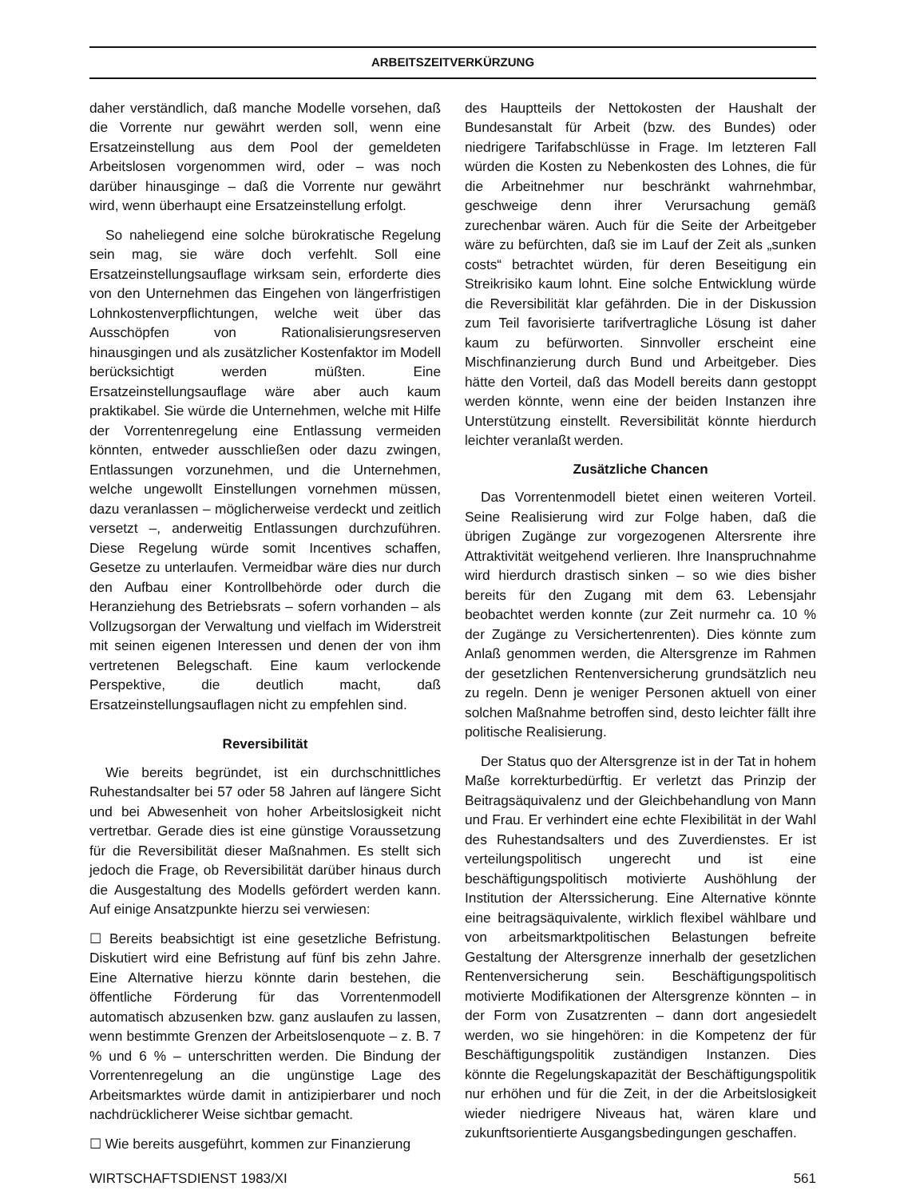ARBEITSZEITVERKÜRZUNG
daher verständlich, daß manche Modelle vorsehen, daß die Vorrente nur gewährt werden soll, wenn eine Ersatzeinstellung aus dem Pool der gemeldeten Arbeitslosen vorgenommen wird, oder – was noch darüber hinausginge – daß die Vorrente nur gewährt wird, wenn überhaupt eine Ersatzeinstellung erfolgt.
So naheliegend eine solche bürokratische Regelung sein mag, sie wäre doch verfehlt. Soll eine Ersatzeinstellungsauflage wirksam sein, erforderte dies von den Unternehmen das Eingehen von längerfristigen Lohnkostenverpflichtungen, welche weit über das Ausschöpfen von Rationalisierungsreserven hinausgingen und als zusätzlicher Kostenfaktor im Modell berücksichtigt werden müßten. Eine Ersatzeinstellungsauflage wäre aber auch kaum praktikabel. Sie würde die Unternehmen, welche mit Hilfe der Vorrentenregelung eine Entlassung vermeiden könnten, entweder ausschließen oder dazu zwingen, Entlassungen vorzunehmen, und die Unternehmen, welche ungewollt Einstellungen vornehmen müssen, dazu veranlassen – möglicherweise verdeckt und zeitlich versetzt –, anderweitig Entlassungen durchzuführen. Diese Regelung würde somit Incentives schaffen, Gesetze zu unterlaufen. Vermeidbar wäre dies nur durch den Aufbau einer Kontrollbehörde oder durch die Heranziehung des Betriebsrats – sofern vorhanden – als Vollzugsorgan der Verwaltung und vielfach im Widerstreit mit seinen eigenen Interessen und denen der von ihm vertretenen Belegschaft. Eine kaum verlockende Perspektive, die deutlich macht, daß Ersatzeinstellungsauflagen nicht zu empfehlen sind.
Reversibilität
Wie bereits begründet, ist ein durchschnittliches Ruhestandsalter bei 57 oder 58 Jahren auf längere Sicht und bei Abwesenheit von hoher Arbeitslosigkeit nicht vertretbar. Gerade dies ist eine günstige Voraussetzung für die Reversibilität dieser Maßnahmen. Es stellt sich jedoch die Frage, ob Reversibilität darüber hinaus durch die Ausgestaltung des Modells gefördert werden kann. Auf einige Ansatzpunkte hierzu sei verwiesen:
☐ Bereits beabsichtigt ist eine gesetzliche Befristung. Diskutiert wird eine Befristung auf fünf bis zehn Jahre. Eine Alternative hierzu könnte darin bestehen, die öffentliche Förderung für das Vorrentenmodell automatisch abzusenken bzw. ganz auslaufen zu lassen, wenn bestimmte Grenzen der Arbeitslosenquote – z. B. 7 % und 6 % – unterschritten werden. Die Bindung der Vorrentenregelung an die ungünstige Lage des Arbeitsmarktes würde damit in antizipierbarer und noch nachdrücklicherer Weise sichtbar gemacht.
☐ Wie bereits ausgeführt, kommen zur Finanzierung
des Hauptteils der Nettokosten der Haushalt der Bundesanstalt für Arbeit (bzw. des Bundes) oder niedrigere Tarifabschlüsse in Frage. Im letzteren Fall würden die Kosten zu Nebenkosten des Lohnes, die für die Arbeitnehmer nur beschränkt wahrnehmbar, geschweige denn ihrer Verursachung gemäß zurechenbar wären. Auch für die Seite der Arbeitgeber wäre zu befürchten, daß sie im Lauf der Zeit als „sunken costs“ betrachtet würden, für deren Beseitigung ein Streikrisiko kaum lohnt. Eine solche Entwicklung würde die Reversibilität klar gefährden. Die in der Diskussion zum Teil favorisierte tarifvertragliche Lösung ist daher kaum zu befürworten. Sinnvoller erscheint eine Mischfinanzierung durch Bund und Arbeitgeber. Dies hätte den Vorteil, daß das Modell bereits dann gestoppt werden könnte, wenn eine der beiden Instanzen ihre Unterstützung einstellt. Reversibilität könnte hierdurch leichter veranlaßt werden.
Zusätzliche Chancen
Das Vorrentenmodell bietet einen weiteren Vorteil. Seine Realisierung wird zur Folge haben, daß die übrigen Zugänge zur vorgezogenen Altersrente ihre Attraktivität weitgehend verlieren. Ihre Inanspruchnahme wird hierdurch drastisch sinken – so wie dies bisher bereits für den Zugang mit dem 63. Lebensjahr beobachtet werden konnte (zur Zeit nurmehr ca. 10 % der Zugänge zu Versichertenrenten). Dies könnte zum Anlaß genommen werden, die Altersgrenze im Rahmen der gesetzlichen Rentenversicherung grundsätzlich neu zu regeln. Denn je weniger Personen aktuell von einer solchen Maßnahme betroffen sind, desto leichter fällt ihre politische Realisierung.
Der Status quo der Altersgrenze ist in der Tat in hohem Maße korrekturbedürftig. Er verletzt das Prinzip der Beitragsäquivalenz und der Gleichbehandlung von Mann und Frau. Er verhindert eine echte Flexibilität in der Wahl des Ruhestandsalters und des Zuverdienstes. Er ist verteilungspolitisch ungerecht und ist eine beschäftigungspolitisch motivierte Aushöhlung der Institution der Alterssicherung. Eine Alternative könnte eine beitragsäquivalente, wirklich flexibel wählbare und von arbeitsmarktpolitischen Belastungen befreite Gestaltung der Altersgrenze innerhalb der gesetzlichen Rentenversicherung sein. Beschäftigungspolitisch motivierte Modifikationen der Altersgrenze könnten – in der Form von Zusatzrenten – dann dort angesiedelt werden, wo sie hingehören: in die Kompetenz der für Beschäftigungspolitik zuständigen Instanzen. Dies könnte die Regelungskapazität der Beschäftigungspolitik nur erhöhen und für die Zeit, in der die Arbeitslosigkeit wieder niedrigere Niveaus hat, wären klare und zukunftsorientierte Ausgangsbedingungen geschaffen.
WIRTSCHAFTSDIENST 1983/XI 561